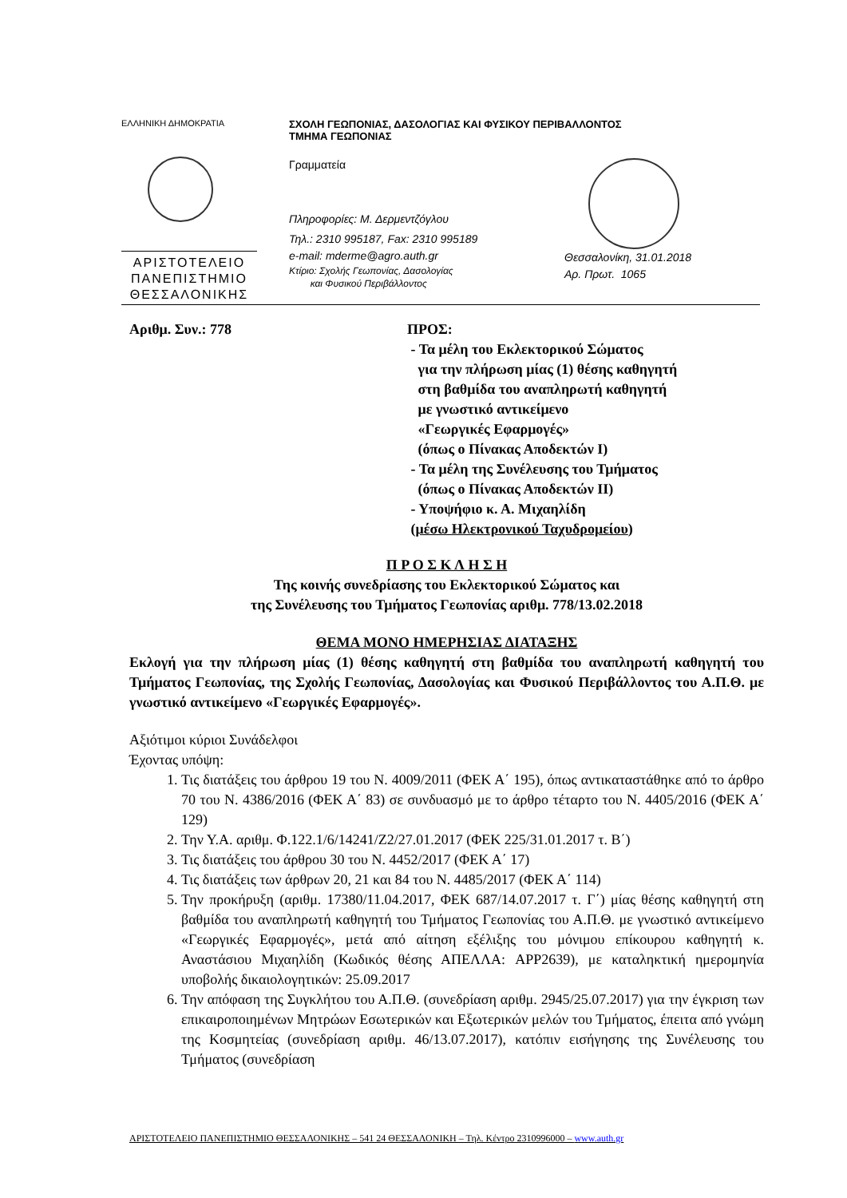ΕΛΛΗΝΙΚΗ ΔΗΜΟΚΡΑΤΙΑ
ΑΡΙΣΤΟΤΕΛΕΙΟ
ΠΑΝΕΠΙΣΤΗΜΙΟ
ΘΕΣΣΑΛΟΝΙΚΗΣ
ΣΧΟΛΗ ΓΕΩΠΟΝΙΑΣ, ΔΑΣΟΛΟΓΙΑΣ ΚΑΙ ΦΥΣΙΚΟΥ ΠΕΡΙΒΑΛΛΟΝΤΟΣ
ΤΜΗΜΑ ΓΕΩΠΟΝΙΑΣ
Γραμματεία
Πληροφορίες: Μ. Δερμεντζόγλου
Τηλ.: 2310 995187, Fax: 2310 995189
e-mail: mderme@agro.auth.gr
Κτίριο: Σχολής Γεωπονίας, Δασολογίας
και Φυσικού Περιβάλλοντος
Θεσσαλονίκη, 31.01.2018
Αρ. Πρωτ. 1065
Αριθμ. Συν.: 778 ΠΡΟΣ:
- Τα μέλη του Εκλεκτορικού Σώματος
για την πλήρωση μίας (1) θέσης καθηγητή
στη βαθμίδα του αναπληρωτή καθηγητή
με γνωστικό αντικείμενο
«Γεωργικές Εφαρμογές»
(όπως ο Πίνακας Αποδεκτών Ι)
- Τα μέλη της Συνέλευσης του Τμήματος
(όπως ο Πίνακας Αποδεκτών ΙΙ)
- Υποψήφιο κ. Α. Μιχαηλίδη
(μέσω Ηλεκτρονικού Ταχυδρομείου)
Π Ρ Ο Σ Κ Λ Η Σ Η
Της κοινής συνεδρίασης του Εκλεκτορικού Σώματος και
της Συνέλευσης του Τμήματος Γεωπονίας αριθμ. 778/13.02.2018
ΘΕΜΑ ΜΟΝΟ ΗΜΕΡΗΣΙΑΣ ΔΙΑΤΑΞΗΣ
Εκλογή για την πλήρωση μίας (1) θέσης καθηγητή στη βαθμίδα του αναπληρωτή καθηγητή του Τμήματος Γεωπονίας, της Σχολής Γεωπονίας, Δασολογίας και Φυσικού Περιβάλλοντος του Α.Π.Θ. με γνωστικό αντικείμενο «Γεωργικές Εφαρμογές».
Αξιότιμοι κύριοι Συνάδελφοι
Έχοντας υπόψη:
1. Τις διατάξεις του άρθρου 19 του Ν. 4009/2011 (ΦΕΚ Α΄ 195), όπως αντικαταστάθηκε από το άρθρο 70 του Ν. 4386/2016 (ΦΕΚ Α΄ 83) σε συνδυασμό με το άρθρο τέταρτο του Ν. 4405/2016 (ΦΕΚ Α΄ 129)
2. Την Υ.Α. αριθμ. Φ.122.1/6/14241/Ζ2/27.01.2017 (ΦΕΚ 225/31.01.2017 τ. Β΄)
3. Τις διατάξεις του άρθρου 30 του Ν. 4452/2017 (ΦΕΚ Α΄ 17)
4. Τις διατάξεις των άρθρων 20, 21 και 84 του Ν. 4485/2017 (ΦΕΚ Α΄ 114)
5. Την προκήρυξη (αριθμ. 17380/11.04.2017, ΦΕΚ 687/14.07.2017 τ. Γ΄) μίας θέσης καθηγητή στη βαθμίδα του αναπληρωτή καθηγητή του Τμήματος Γεωπονίας του Α.Π.Θ. με γνωστικό αντικείμενο «Γεωργικές Εφαρμογές», μετά από αίτηση εξέλιξης του μόνιμου επίκουρου καθηγητή κ. Αναστάσιου Μιχαηλίδη (Κωδικός θέσης ΑΠΕΛΛΑ: APP2639), με καταληκτική ημερομηνία υποβολής δικαιολογητικών: 25.09.2017
6. Την απόφαση της Συγκλήτου του Α.Π.Θ. (συνεδρίαση αριθμ. 2945/25.07.2017) για την έγκριση των επικαιροποιημένων Μητρώων Εσωτερικών και Εξωτερικών μελών του Τμήματος, έπειτα από γνώμη της Κοσμητείας (συνεδρίαση αριθμ. 46/13.07.2017), κατόπιν εισήγησης της Συνέλευσης του Τμήματος (συνεδρίαση
ΑΡΙΣΤΟΤΕΛΕΙΟ ΠΑΝΕΠΙΣΤΗΜΙΟ ΘΕΣΣΑΛΟΝΙΚΗΣ – 541 24 ΘΕΣΣΑΛΟΝΙΚΗ – Τηλ. Κέντρο 2310996000 – www.auth.gr